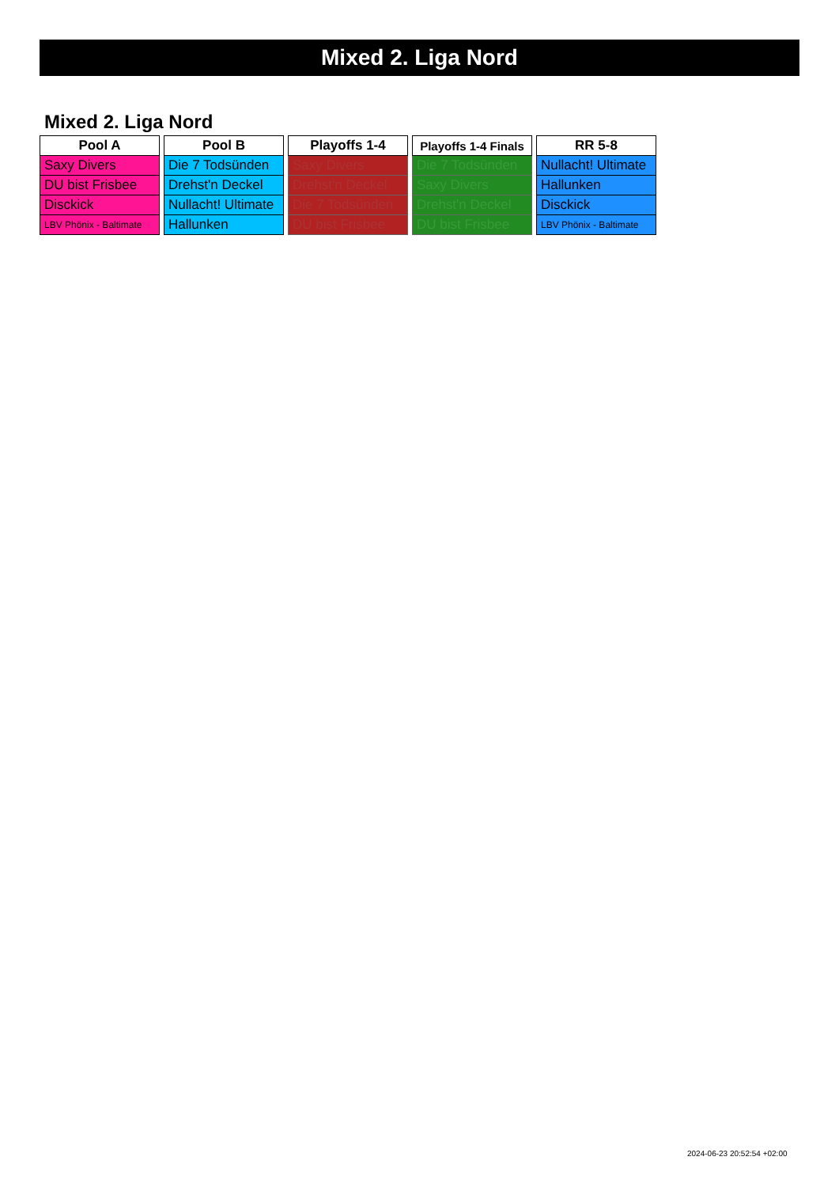Mixed 2. Liga Nord
Mixed 2. Liga Nord
| Pool A |
| --- |
| Saxy Divers |
| DU bist Frisbee |
| Disckick |
| LBV Phönix - Baltimate |
| Pool B |
| --- |
| Die 7 Todsünden |
| Drehst'n Deckel |
| Nullacht! Ultimate |
| Hallunken |
| Playoffs 1-4 |
| --- |
| Saxy Divers |
| Drehst'n Deckel |
| Die 7 Todsünden |
| DU bist Frisbee |
| Playoffs 1-4 Finals |
| --- |
| Die 7 Todsünden |
| Saxy Divers |
| Drehst'n Deckel |
| DU bist Frisbee |
| RR 5-8 |
| --- |
| Nullacht! Ultimate |
| Hallunken |
| Disckick |
| LBV Phönix - Baltimate |
2024-06-23 20:52:54 +02:00